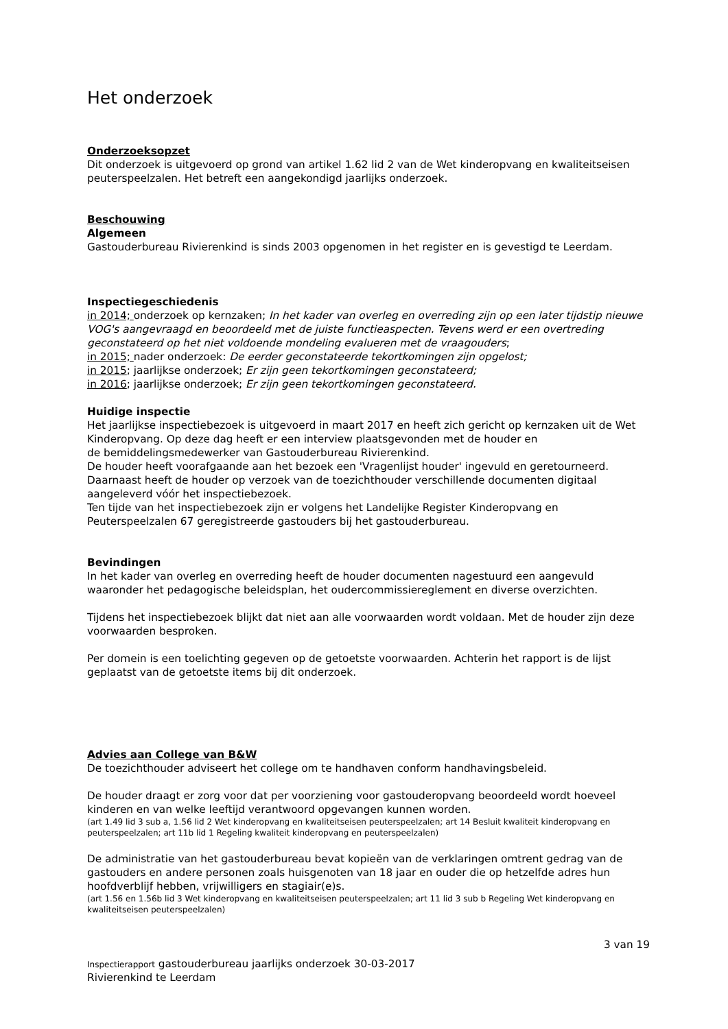Het onderzoek
Onderzoeksopzet
Dit onderzoek is uitgevoerd op grond van artikel 1.62 lid 2 van de Wet kinderopvang en kwaliteitseisen peuterspeelzalen. Het betreft een aangekondigd jaarlijks onderzoek.
Beschouwing
Algemeen
Gastouderbureau Rivierenkind is sinds 2003 opgenomen in het register en is gevestigd te Leerdam.
Inspectiegeschiedenis
in 2014; onderzoek op kernzaken; In het kader van overleg en overreding zijn op een later tijdstip nieuwe VOG's aangevraagd en beoordeeld met de juiste functieaspecten. Tevens werd er een overtreding geconstateerd op het niet voldoende mondeling evalueren met de vraagouders;
in 2015; nader onderzoek: De eerder geconstateerde tekortkomingen zijn opgelost;
in 2015; jaarlijkse onderzoek; Er zijn geen tekortkomingen geconstateerd;
in 2016; jaarlijkse onderzoek; Er zijn geen tekortkomingen geconstateerd.
Huidige inspectie
Het jaarlijkse inspectiebezoek is uitgevoerd in maart 2017 en heeft zich gericht op kernzaken uit de Wet Kinderopvang. Op deze dag heeft er een interview plaatsgevonden met de houder en
de bemiddelingsmedewerker van Gastouderbureau Rivierenkind.
De houder heeft voorafgaande aan het bezoek een 'Vragenlijst houder' ingevuld en geretourneerd. Daarnaast heeft de houder op verzoek van de toezichthouder verschillende documenten digitaal aangeleverd vóór het inspectiebezoek.
Ten tijde van het inspectiebezoek zijn er volgens het Landelijke Register Kinderopvang en Peuterspeelzalen 67 geregistreerde gastouders bij het gastouderbureau.
Bevindingen
In het kader van overleg en overreding heeft de houder documenten nagestuurd een aangevuld waaronder het pedagogische beleidsplan, het oudercommissiereglement en diverse overzichten.
Tijdens het inspectiebezoek blijkt dat niet aan alle voorwaarden wordt voldaan. Met de houder zijn deze voorwaarden besproken.
Per domein is een toelichting gegeven op de getoetste voorwaarden. Achterin het rapport is de lijst geplaatst van de getoetste items bij dit onderzoek.
Advies aan College van B&W
De toezichthouder adviseert het college om te handhaven conform handhavingsbeleid.
De houder draagt er zorg voor dat per voorziening voor gastouderopvang beoordeeld wordt hoeveel kinderen en van welke leeftijd verantwoord opgevangen kunnen worden.
(art 1.49 lid 3 sub a, 1.56 lid 2 Wet kinderopvang en kwaliteitseisen peuterspeelzalen; art 14 Besluit kwaliteit kinderopvang en peuterspeelzalen; art 11b lid 1 Regeling kwaliteit kinderopvang en peuterspeelzalen)
De administratie van het gastouderbureau bevat kopieën van de verklaringen omtrent gedrag van de gastouders en andere personen zoals huisgenoten van 18 jaar en ouder die op hetzelfde adres hun hoofdverblijf hebben, vrijwilligers en stagiair(e)s.
(art 1.56 en 1.56b lid 3 Wet kinderopvang en kwaliteitseisen peuterspeelzalen; art 11 lid 3 sub b Regeling Wet kinderopvang en kwaliteitseisen peuterspeelzalen)
3 van 19
Inspectierapport gastouderbureau jaarlijks onderzoek 30-03-2017
Rivierenkind te Leerdam